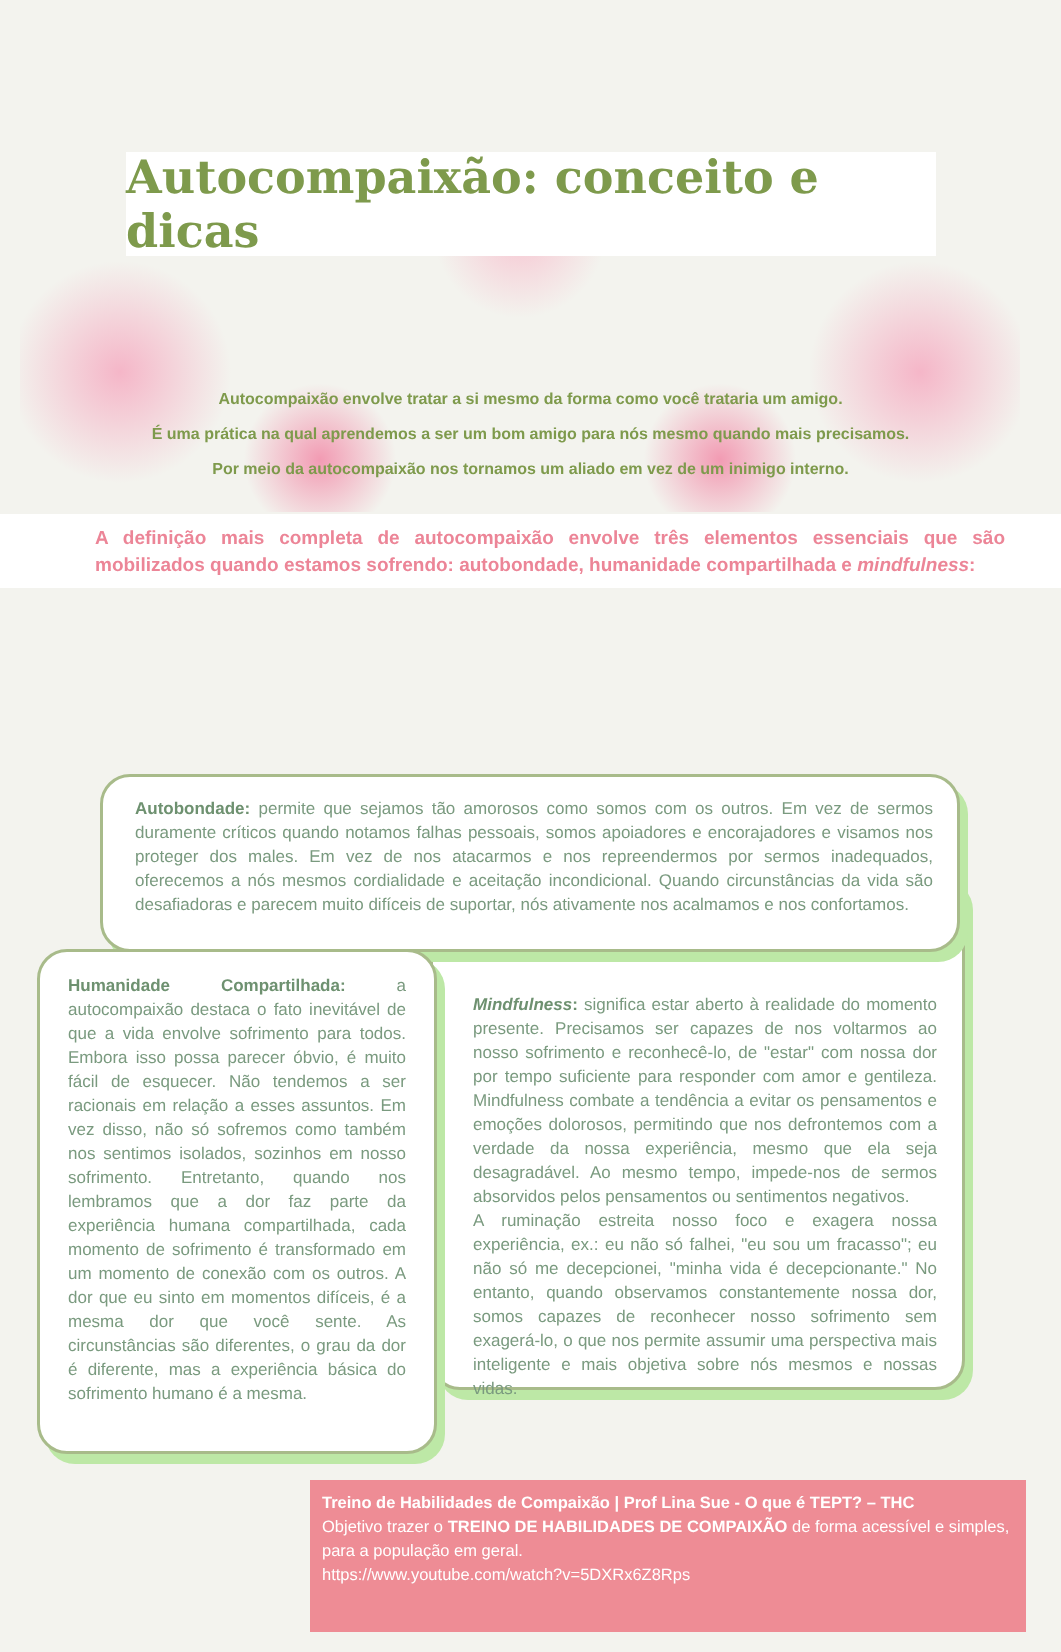Autocompaixão: conceito e dicas
Autocompaixão envolve tratar a si mesmo da forma como você trataria um amigo.
É uma prática na qual aprendemos a ser um bom amigo para nós mesmo quando mais precisamos.
Por meio da autocompaixão nos tornamos um aliado em vez de um inimigo interno.
A definição mais completa de autocompaixão envolve três elementos essenciais que são mobilizados quando estamos sofrendo: autobondade, humanidade compartilhada e mindfulness:
Mindfulness: significa estar aberto à realidade do momento presente. Precisamos ser capazes de nos voltarmos ao nosso sofrimento e reconhecê-lo, de "estar" com nossa dor por tempo suficiente para responder com amor e gentileza. Mindfulness combate a tendência a evitar os pensamentos e emoções dolorosos, permitindo que nos defrontemos com a verdade da nossa experiência, mesmo que ela seja desagradável. Ao mesmo tempo, impede-nos de sermos absorvidos pelos pensamentos ou sentimentos negativos.
A ruminação estreita nosso foco e exagera nossa experiência, ex.: eu não só falhei, "eu sou um fracasso"; eu não só me decepcionei, "minha vida é decepcionante." No entanto, quando observamos constantemente nossa dor, somos capazes de reconhecer nosso sofrimento sem exagerá-lo, o que nos permite assumir uma perspectiva mais inteligente e mais objetiva sobre nós mesmos e nossas vidas.
Autobondade: permite que sejamos tão amorosos como somos com os outros. Em vez de sermos duramente críticos quando notamos falhas pessoais, somos apoiadores e encorajadores e visamos nos proteger dos males. Em vez de nos atacarmos e nos repreendermos por sermos inadequados, oferecemos a nós mesmos cordialidade e aceitação incondicional. Quando circunstâncias da vida são desafiadoras e parecem muito difíceis de suportar, nós ativamente nos acalmamos e nos confortamos.
Humanidade Compartilhada: a autocompaixão destaca o fato inevitável de que a vida envolve sofrimento para todos. Embora isso possa parecer óbvio, é muito fácil de esquecer. Não tendemos a ser racionais em relação a esses assuntos. Em vez disso, não só sofremos como também nos sentimos isolados, sozinhos em nosso sofrimento. Entretanto, quando nos lembramos que a dor faz parte da experiência humana compartilhada, cada momento de sofrimento é transformado em um momento de conexão com os outros. A dor que eu sinto em momentos difíceis, é a mesma dor que você sente. As circunstâncias são diferentes, o grau da dor é diferente, mas a experiência básica do sofrimento humano é a mesma.
Treino de Habilidades de Compaixão | Prof Lina Sue - O que é TEPT? – THC
Objetivo trazer o TREINO DE HABILIDADES DE COMPAIXÃO de forma acessível e simples, para a população em geral.
https://www.youtube.com/watch?v=5DXRx6Z8Rps